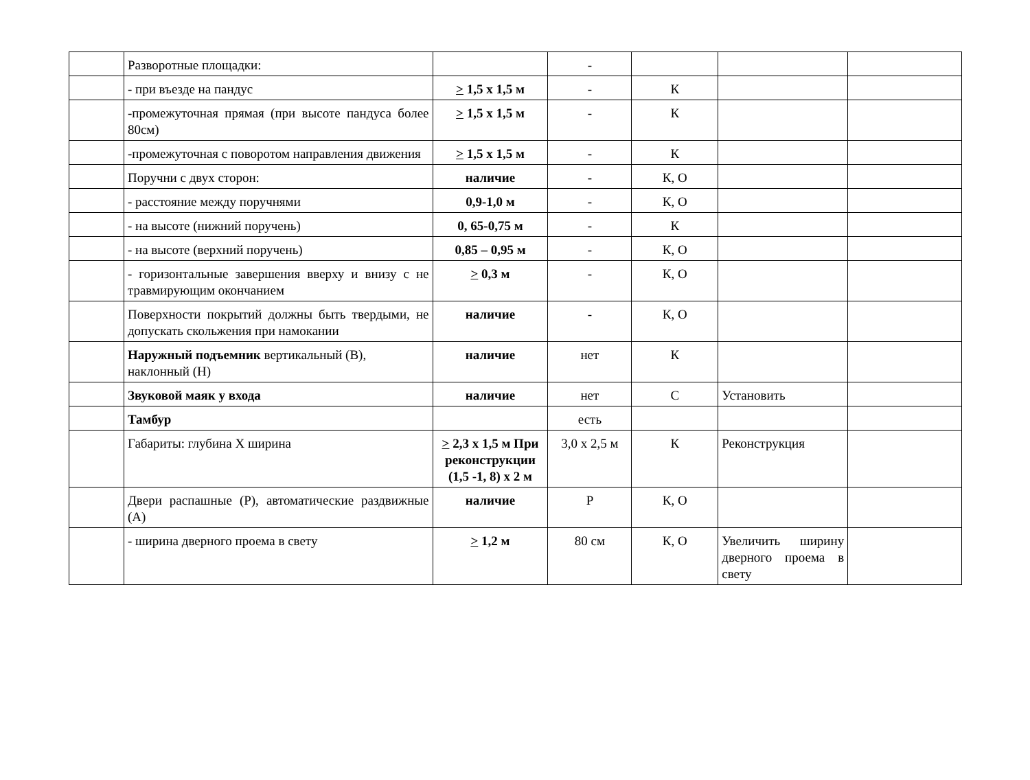| | Разворотные площадки: | | - | | | |
| | - при въезде на пандус | > 1,5 х 1,5 м | - | К | | |
| | -промежуточная прямая (при высоте пандуса более 80см) | > 1,5 х 1,5 м | - | К | | |
| | -промежуточная с поворотом направления движения | > 1,5 х 1,5 м | - | К | | |
| | Поручни с двух сторон: | наличие | - | К, О | | |
| | - расстояние между поручнями | 0,9-1,0 м | - | К, О | | |
| | - на высоте (нижний поручень) | 0, 65-0,75 м | - | К | | |
| | - на высоте (верхний поручень) | 0,85 – 0,95 м | - | К, О | | |
| | - горизонтальные завершения вверху и внизу с не травмирующим окончанием | > 0,3 м | - | К, О | | |
| | Поверхности покрытий должны быть твердыми, не допускать скольжения при намокании | наличие | - | К, О | | |
| | Наружный подъемник вертикальный (В), наклонный (Н) | наличие | нет | К | | |
| | Звуковой маяк у входа | наличие | нет | С | Установить | |
| | Тамбур | | есть | | | |
| | Габариты: глубина Х ширина | > 2,3 х 1,5 м При реконструкции (1,5 -1, 8) х 2 м | 3,0 х 2,5 м | К | Реконструкция | |
| | Двери распашные (Р), автоматические раздвижные (А) | наличие | Р | К, О | | |
| | - ширина дверного проема в свету | > 1,2 м | 80 см | К, О | Увеличить ширину дверного проема в свету | |